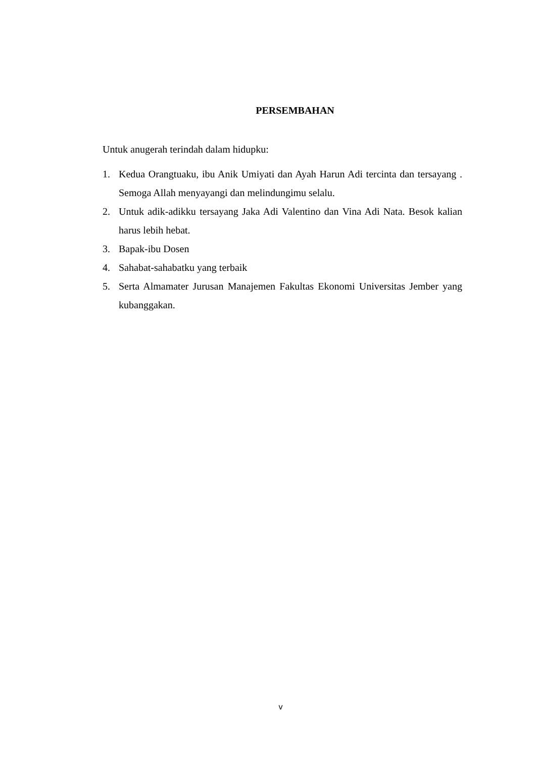PERSEMBAHAN
Untuk anugerah terindah dalam hidupku:
1. Kedua Orangtuaku, ibu Anik Umiyati dan Ayah Harun Adi tercinta dan tersayang . Semoga Allah menyayangi dan melindungimu selalu.
2. Untuk adik-adikku tersayang Jaka Adi Valentino dan Vina Adi Nata. Besok kalian harus lebih hebat.
3. Bapak-ibu Dosen
4. Sahabat-sahabatku yang terbaik
5. Serta Almamater Jurusan Manajemen Fakultas Ekonomi Universitas Jember yang kubanggakan.
v